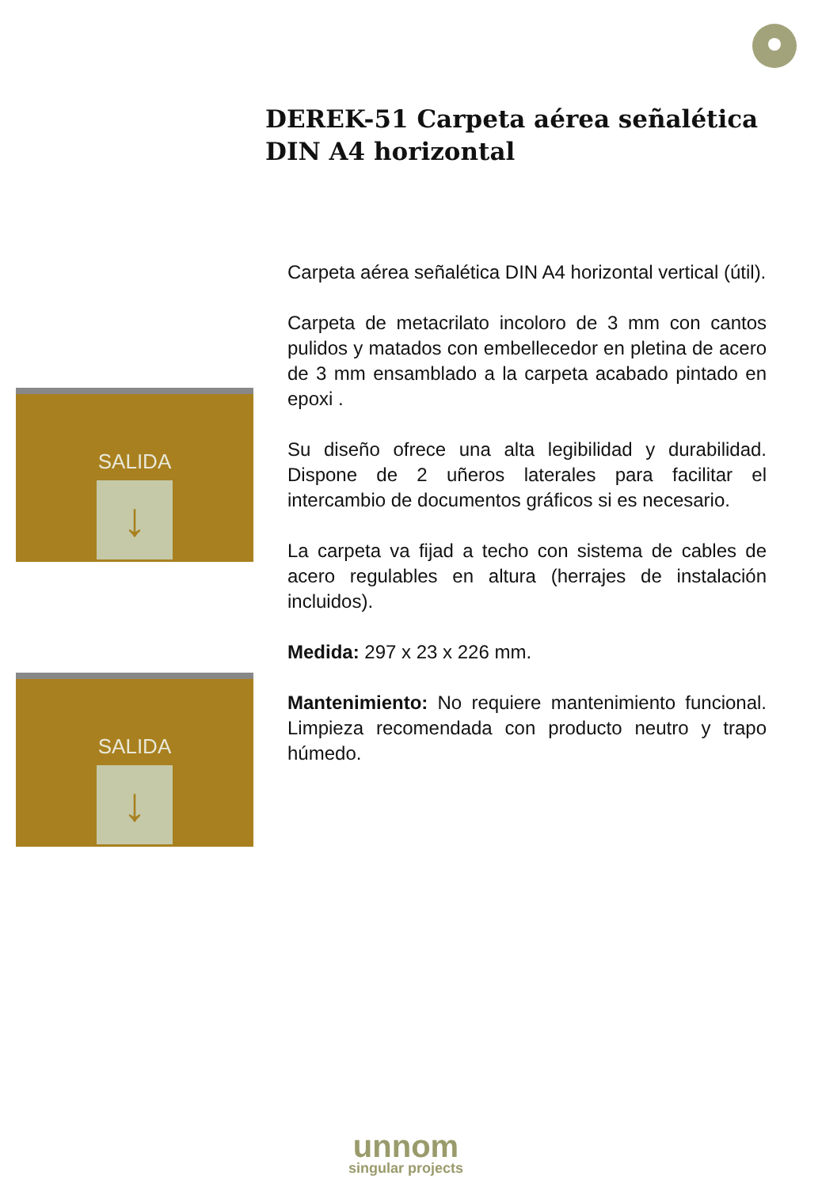DEREK-51 Carpeta aérea señalética DIN A4 horizontal
SALIDA
↓
SALIDA
↓
Carpeta aérea señalética DIN A4 horizontal vertical (útil).
Carpeta de metacrilato incoloro de 3 mm con cantos pulidos y matados con embellecedor en pletina de acero de 3 mm ensamblado a la carpeta acabado pintado en epoxi .
Su diseño ofrece una alta legibilidad y durabilidad. Dispone de 2 uñeros laterales para facilitar el intercambio de documentos gráficos si es necesario.
La carpeta va fijad a techo con sistema de cables de acero regulables en altura (herrajes de instalación incluidos).
Medida: 297 x 23 x 226 mm.
Mantenimiento: No requiere mantenimiento funcional. Limpieza recomendada con producto neutro y trapo húmedo.
unnom
singular projects